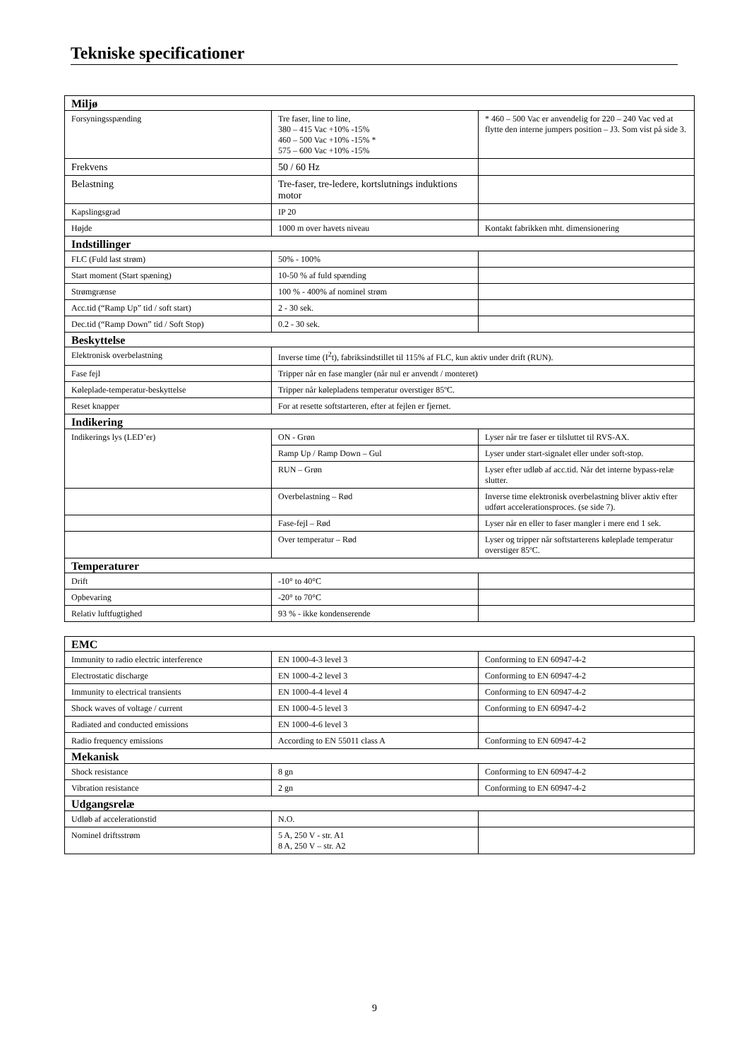Tekniske specificationer
| Miljø | | |
| --- | --- | --- |
| Forsyningsspænding | Tre faser, line to line, 380 – 415 Vac +10% -15% 460 – 500 Vac +10% -15% * 575 – 600 Vac +10% -15% | * 460 – 500 Vac er anvendelig for 220 – 240 Vac ved at flytte den interne jumpers position – J3. Som vist på side 3. |
| Frekvens | 50 / 60 Hz | |
| Belastning | Tre-faser, tre-ledere, kortslutnings induktions motor | |
| Kapslingsgrad | IP 20 | |
| Højde | 1000 m over havets niveau | Kontakt fabrikken mht. dimensionering |
| Indstillinger | | |
| FLC (Fuld last strøm) | 50% - 100% | |
| Start moment (Start spæning) | 10-50 % af fuld spænding | |
| Strømgrænse | 100 % - 400% af nominel strøm | |
| Acc.tid (“Ramp Up” tid / soft start) | 2 - 30 sek. | |
| Dec.tid (“Ramp Down” tid / Soft Stop) | 0.2 - 30 sek. | |
| Beskyttelse | | |
| Elektronisk overbelastning | Inverse time (I<sup>2</sup>t), fabriksindstillet til 115% af FLC, kun aktiv under drift (RUN). | |
| Fase fejl | Tripper når en fase mangler (når nul er anvendt / monteret) | |
| Køleplade-temperatur-beskyttelse | Tripper når kølepladens temperatur overstiger 85ºC. | |
| Reset knapper | For at resette softstarteren, efter at fejlen er fjernet. | |
| Indikering | | |
| Indikerings lys (LED’er) | ON - Grøn | Lyser når tre faser er tilsluttet til RVS-AX. |
| | Ramp Up / Ramp Down – Gul | Lyser under start-signalet eller under soft-stop. |
| | RUN – Grøn | Lyser efter udløb af acc.tid. Når det interne bypass-relæ slutter. |
| | Overbelastning – Rød | Inverse time elektronisk overbelastning bliver aktiv efter udført accelerationsproces. (se side 7). |
| | Fase-fejl – Rød | Lyser når en eller to faser mangler i mere end 1 sek. |
| | Over temperatur – Rød | Lyser og tripper når softstarterens køleplade temperatur overstiger 85ºC. |
| Temperaturer | | |
| Drift | -10° to 40°C | |
| Opbevaring | -20° to 70°C | |
| Relativ luftfugtighed | 93 % - ikke kondenserende | |
| EMC | | |
| --- | --- | --- |
| Immunity to radio electric interference | EN 1000-4-3 level 3 | Conforming to EN 60947-4-2 |
| Electrostatic discharge | EN 1000-4-2 level 3 | Conforming to EN 60947-4-2 |
| Immunity to electrical transients | EN 1000-4-4 level 4 | Conforming to EN 60947-4-2 |
| Shock waves of voltage / current | EN 1000-4-5 level 3 | Conforming to EN 60947-4-2 |
| Radiated and conducted emissions | EN 1000-4-6 level 3 | |
| Radio frequency emissions | According to EN 55011 class A | Conforming to EN 60947-4-2 |
| Mekanisk | | |
| Shock resistance | 8 gn | Conforming to EN 60947-4-2 |
| Vibration resistance | 2 gn | Conforming to EN 60947-4-2 |
| Udgangsrelæ | | |
| Udløb af accelerationstid | N.O. | |
| Nominel driftsstrøm | 5 A, 250 V - str. A1 8 A, 250 V – str. A2 | |
9